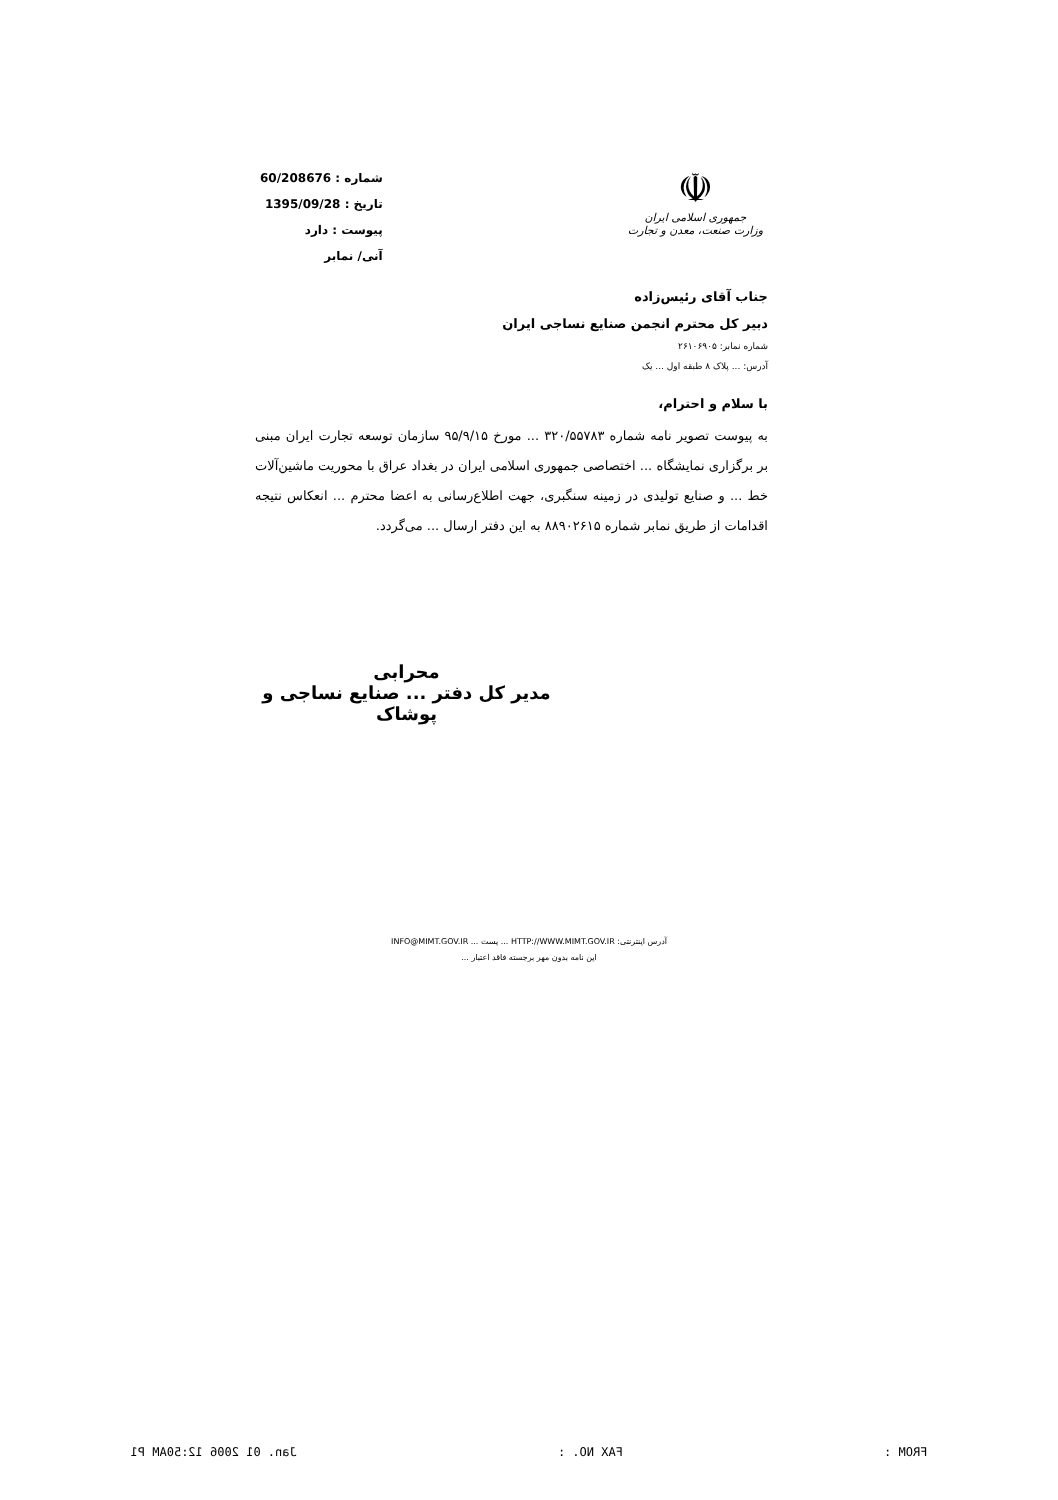شماره : 60/208676
تاریخ : 1395/09/28
پیوست : دارد
آنی/ نمابر
☫
جمهوری اسلامی ایران
وزارت صنعت، معدن و تجارت
جناب آقای رئیس‌زاده
دبیر کل محترم انجمن صنایع نساجی ایران
شماره نمابر: ۲۶۱۰۶۹۰۵
آدرس: ... پلاک ۸ طبقه اول ... یک
با سلام و احترام،
به پیوست تصویر نامه شماره ۳۲۰/۵۵۷۸۳ ... مورخ ۹۵/۹/۱۵ سازمان توسعه تجارت ایران مبنی بر برگزاری نمایشگاه ... اختصاصی جمهوری اسلامی ایران در بغداد عراق با محوریت ماشین‌آلات خط ... و صنایع تولیدی در زمینه سنگبری، جهت اطلاع‌رسانی به اعضا محترم ... انعکاس نتیجه اقدامات از طریق نمابر شماره ۸۸۹۰۲۶۱۵ به این دفتر ارسال ... می‌گردد.
محرابی
مدیر کل دفتر ... صنایع نساجی و پوشاک
آدرس اینترنتی: HTTP://WWW.MIMT.GOV.IR ... پست ... INFO@MIMT.GOV.IR
این نامه بدون مهر برجسته فاقد اعتبار ...
FROM : FAX NO. : Jan. 01 2006 12:50AM P1